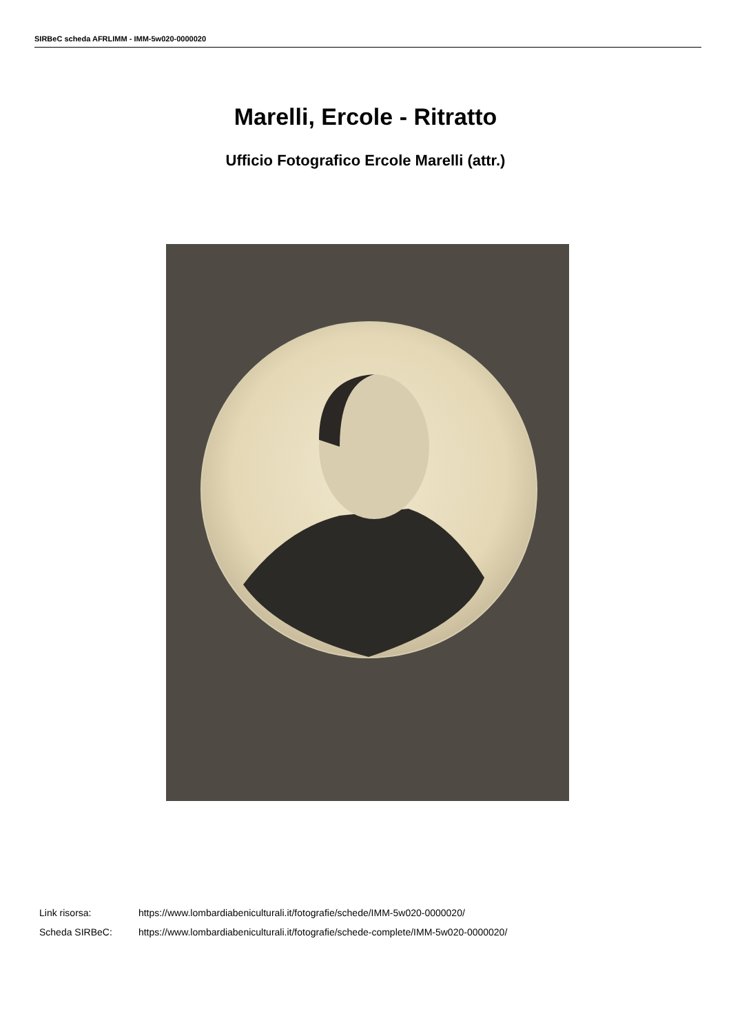SIRBeC scheda AFRLIMM - IMM-5w020-0000020
Marelli, Ercole - Ritratto
Ufficio Fotografico Ercole Marelli (attr.)
Link risorsa: https://www.lombardiabeniculturali.it/fotografie/schede/IMM-5w020-0000020/
Scheda SIRBeC: https://www.lombardiabeniculturali.it/fotografie/schede-complete/IMM-5w020-0000020/